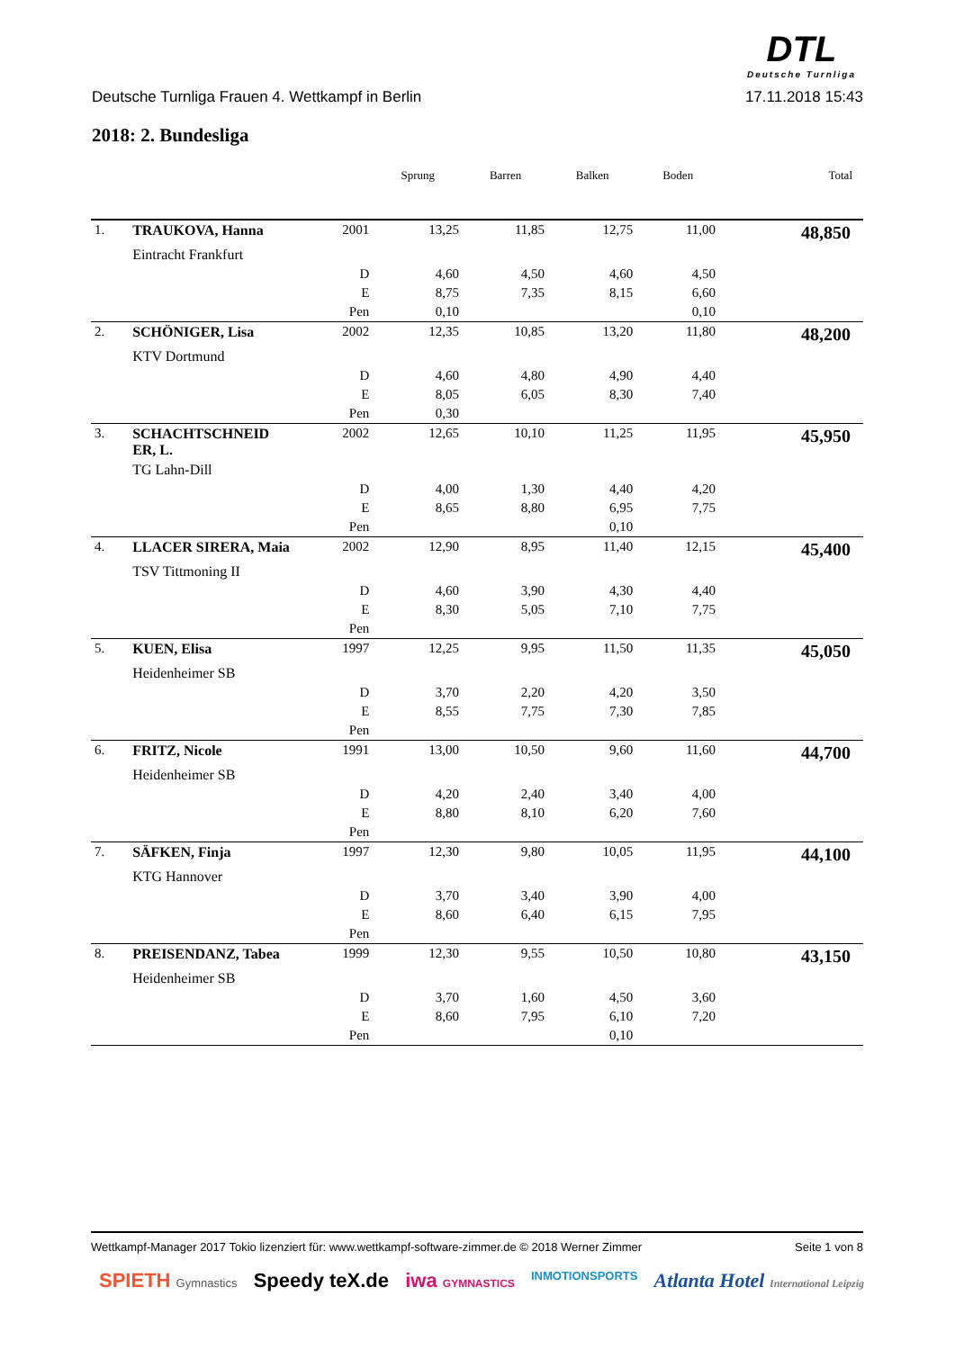DTL
Deutsche Turnliga
Deutsche Turnliga Frauen 4. Wettkampf in Berlin 17.11.2018 15:43
2018: 2. Bundesliga
| | | | Sprung | Barren | Balken | Boden | Total |
| --- | --- | --- | --- | --- | --- | --- | --- |
| 1. | TRAUKOVA, Hanna | 2001 | 13,25 | 11,85 | 12,75 | 11,00 | 48,850 |
| | Eintracht Frankfurt | | | | | | |
| | | D | 4,60 | 4,50 | 4,60 | 4,50 | |
| | | E | 8,75 | 7,35 | 8,15 | 6,60 | |
| | | Pen | 0,10 | | | 0,10 | |
| 2. | SCHÖNIGER, Lisa | 2002 | 12,35 | 10,85 | 13,20 | 11,80 | 48,200 |
| | KTV Dortmund | | | | | | |
| | | D | 4,60 | 4,80 | 4,90 | 4,40 | |
| | | E | 8,05 | 6,05 | 8,30 | 7,40 | |
| | | Pen | 0,30 | | | | |
| 3. | SCHACHTSCHNEID ER, L. | 2002 | 12,65 | 10,10 | 11,25 | 11,95 | 45,950 |
| | TG Lahn-Dill | | | | | | |
| | | D | 4,00 | 1,30 | 4,40 | 4,20 | |
| | | E | 8,65 | 8,80 | 6,95 | 7,75 | |
| | | Pen | | | 0,10 | | |
| 4. | LLACER SIRERA, Maia | 2002 | 12,90 | 8,95 | 11,40 | 12,15 | 45,400 |
| | TSV Tittmoning II | | | | | | |
| | | D | 4,60 | 3,90 | 4,30 | 4,40 | |
| | | E | 8,30 | 5,05 | 7,10 | 7,75 | |
| | | Pen | | | | | |
| 5. | KUEN, Elisa | 1997 | 12,25 | 9,95 | 11,50 | 11,35 | 45,050 |
| | Heidenheimer SB | | | | | | |
| | | D | 3,70 | 2,20 | 4,20 | 3,50 | |
| | | E | 8,55 | 7,75 | 7,30 | 7,85 | |
| | | Pen | | | | | |
| 6. | FRITZ, Nicole | 1991 | 13,00 | 10,50 | 9,60 | 11,60 | 44,700 |
| | Heidenheimer SB | | | | | | |
| | | D | 4,20 | 2,40 | 3,40 | 4,00 | |
| | | E | 8,80 | 8,10 | 6,20 | 7,60 | |
| | | Pen | | | | | |
| 7. | SÄFKEN, Finja | 1997 | 12,30 | 9,80 | 10,05 | 11,95 | 44,100 |
| | KTG Hannover | | | | | | |
| | | D | 3,70 | 3,40 | 3,90 | 4,00 | |
| | | E | 8,60 | 6,40 | 6,15 | 7,95 | |
| | | Pen | | | | | |
| 8. | PREISENDANZ, Tabea | 1999 | 12,30 | 9,55 | 10,50 | 10,80 | 43,150 |
| | Heidenheimer SB | | | | | | |
| | | D | 3,70 | 1,60 | 4,50 | 3,60 | |
| | | E | 8,60 | 7,95 | 6,10 | 7,20 | |
| | | Pen | | | 0,10 | | |
Wettkampf-Manager 2017 Tokio lizenziert für: www.wettkampf-software-zimmer.de © 2018 Werner Zimmer Seite 1 von 8
SPIETH Gymnastics Speedy teX.de iwa GYMNASTICS INMOTIONSPORTS Atlanta Hotel International Leipzig